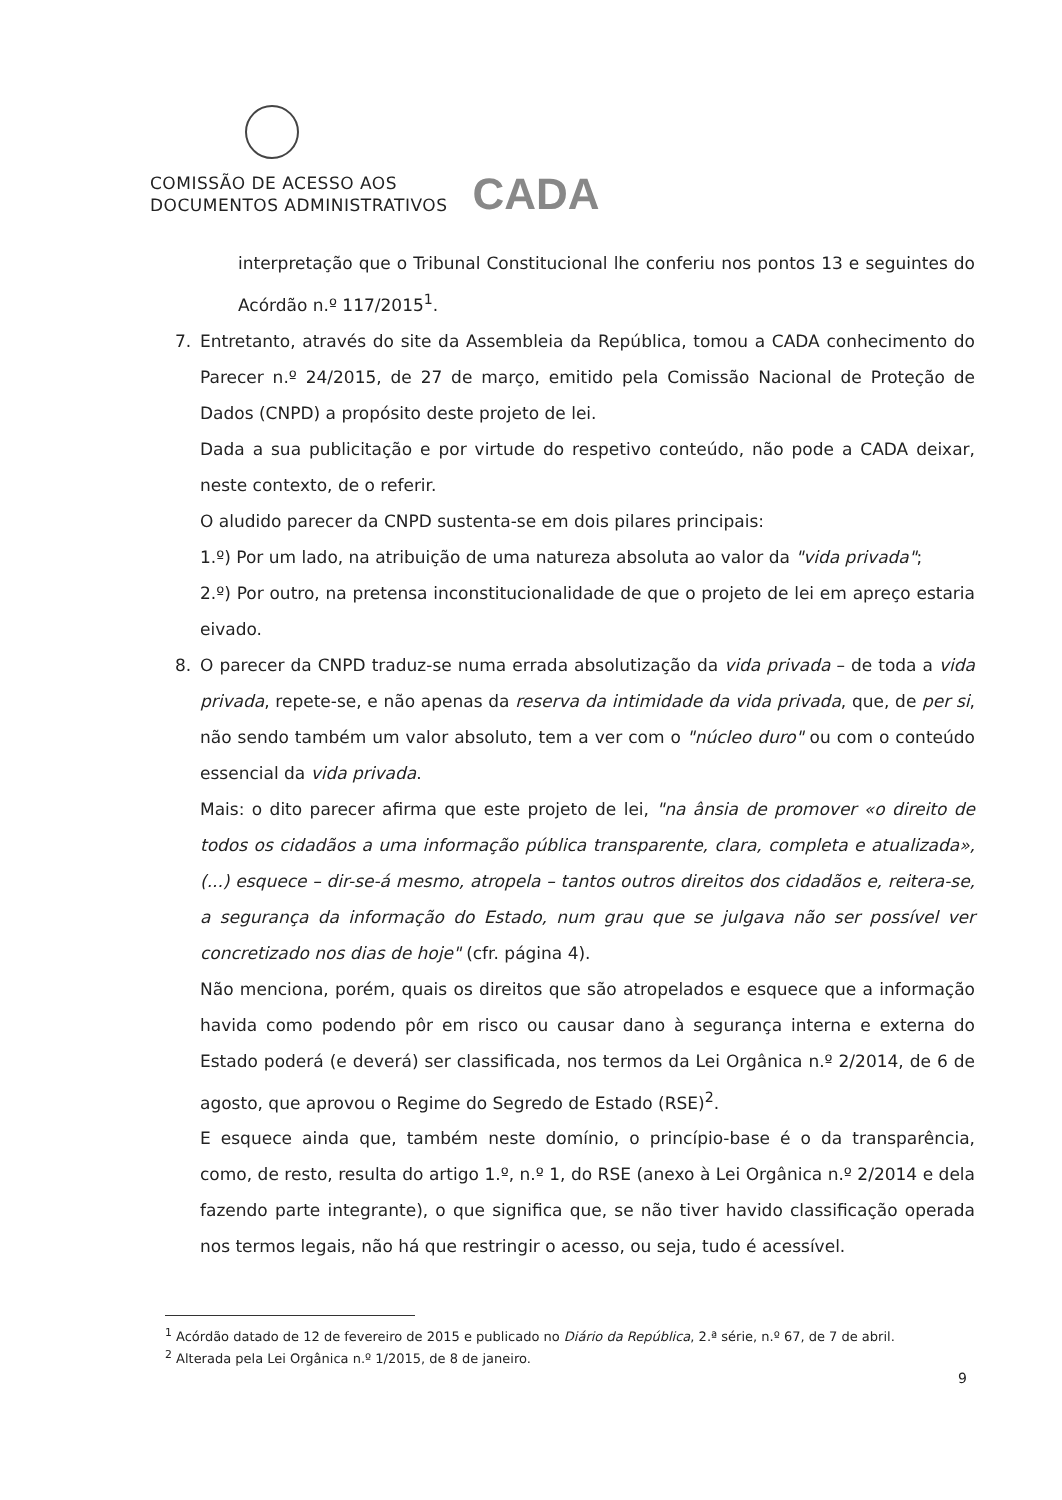COMISSÃO DE ACESSO AOS
DOCUMENTOS ADMINISTRATIVOS
CADA
interpretação que o Tribunal Constitucional lhe conferiu nos pontos 13 e seguintes do Acórdão n.º 117/2015<sup>1</sup>.
7. Entretanto, através do site da Assembleia da República, tomou a CADA conhecimento do Parecer n.º 24/2015, de 27 de março, emitido pela Comissão Nacional de Proteção de Dados (CNPD) a propósito deste projeto de lei.
Dada a sua publicitação e por virtude do respetivo conteúdo, não pode a CADA deixar, neste contexto, de o referir.
O aludido parecer da CNPD sustenta-se em dois pilares principais:
1.º) Por um lado, na atribuição de uma natureza absoluta ao valor da "vida privada";
2.º) Por outro, na pretensa inconstitucionalidade de que o projeto de lei em apreço estaria eivado.
8. O parecer da CNPD traduz-se numa errada absolutização da vida privada – de toda a vida privada, repete-se, e não apenas da reserva da intimidade da vida privada, que, de per si, não sendo também um valor absoluto, tem a ver com o "núcleo duro" ou com o conteúdo essencial da vida privada.
Mais: o dito parecer afirma que este projeto de lei, "na ânsia de promover «o direito de todos os cidadãos a uma informação pública transparente, clara, completa e atualizada», (...) esquece – dir-se-á mesmo, atropela – tantos outros direitos dos cidadãos e, reitera-se, a segurança da informação do Estado, num grau que se julgava não ser possível ver concretizado nos dias de hoje" (cfr. página 4).
Não menciona, porém, quais os direitos que são atropelados e esquece que a informação havida como podendo pôr em risco ou causar dano à segurança interna e externa do Estado poderá (e deverá) ser classificada, nos termos da Lei Orgânica n.º 2/2014, de 6 de agosto, que aprovou o Regime do Segredo de Estado (RSE)<sup>2</sup>.
E esquece ainda que, também neste domínio, o princípio-base é o da transparência, como, de resto, resulta do artigo 1.º, n.º 1, do RSE (anexo à Lei Orgânica n.º 2/2014 e dela fazendo parte integrante), o que significa que, se não tiver havido classificação operada nos termos legais, não há que restringir o acesso, ou seja, tudo é acessível.
<sup>1</sup> Acórdão datado de 12 de fevereiro de 2015 e publicado no Diário da República, 2.ª série, n.º 67, de 7 de abril.
<sup>2</sup> Alterada pela Lei Orgânica n.º 1/2015, de 8 de janeiro.
9